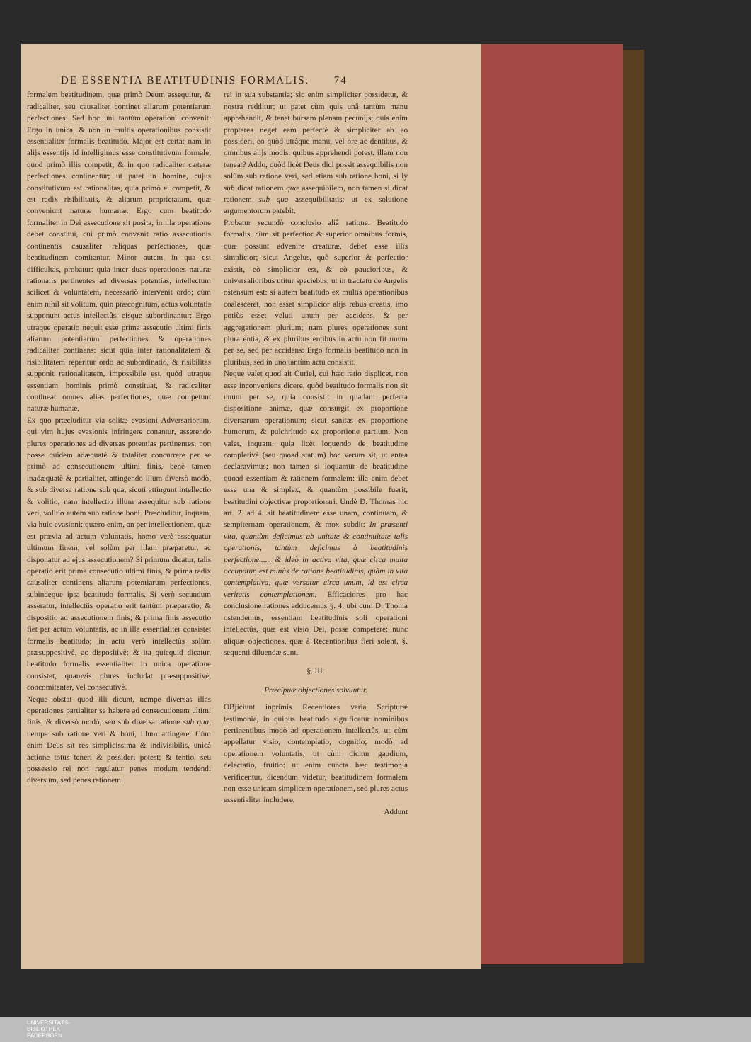DE ESSENTIA BEATITUDINIS FORMALIS. 74
formalem beatitudinem, quæ primò Deum assequitur, & radicaliter, seu causaliter continet aliarum potentiarum perfectiones: Sed hoc uni tantùm operationi convenit: Ergo in unica, & non in multis operationibus consistit essentialiter formalis beatitudo. Major est certa: nam in alijs essentijs id intelligimus esse constitutivum formale, quod primò illis competit, & in quo radicaliter cæteræ perfectiones continentur; ut patet in homine, cujus constitutivum est rationalitas, quia primò ei competit, & est radix risibilitatis, & aliarum proprietatum, quæ conveniunt naturæ humanæ: Ergo cum beatitudo formaliter in Dei assecutione sit posita, in illa operatione debet constitui, cui primò convenit ratio assecutionis continentis causaliter reliquas perfectiones, quæ beatitudinem comitantur. Minor autem, in qua est difficultas, probatur: quia inter duas operationes naturæ rationalis pertinentes ad diversas potentias, intellectum scilicet & voluntatem, necessariò intervenit ordo; cùm enim nihil sit volitum, quin præcognitum, actus voluntatis supponunt actus intellectûs, eisque subordinantur: Ergo utraque operatio nequit esse prima assecutio ultimi finis aliarum potentiarum perfectiones & operationes radicaliter continens: sicut quia inter rationalitatem & risibilitatem reperitur ordo ac subordinatio, & risibilitas supponit rationalitatem, impossibile est, quòd utraque essentiam hominis primò constituat, & radicaliter contineat omnes alias perfectiones, quæ competunt naturæ humanæ.
Ex quo præcluditur via solitæ evasioni Adversariorum, qui vim hujus evasionis infringere conantur, asserendo plures operationes ad diversas potentias pertinentes, non posse quidem adæquatè & totaliter concurrere per se primò ad consecutionem ultimi finis, benè tamen inadæquatè & partialiter, attingendo illum diversò modò, & sub diversa ratione sub qua, sicuti attingunt intellectio & volitio; nam intellectio illum assequitur sub ratione veri, volitio autem sub ratione boni. Præcluditur, inquam, via huic evasioni: quæro enim, an per intellectionem, quæ est prævia ad actum voluntatis, homo verè assequatur ultimum finem, vel solùm per illam præparetur, ac disponatur ad ejus assecutionem? Si primum dicatur, talis operatio erit prima consecutio ultimi finis, & prima radix causaliter continens aliarum potentiarum perfectiones, subindeque ipsa beatitudo formalis. Si verò secundum asseratur, intellectûs operatio erit tantùm præparatio, & dispositio ad assecutionem finis; & prima finis assecutio fiet per actum voluntatis, ac in illa essentialiter consistet formalis beatitudo; in actu verò intellectûs solùm præsuppositivè, ac dispositivè: & ita quicquid dicatur, beatitudo formalis essentialiter in unica operatione consistet, quamvis plures includat præsuppositivè, concomitanter, vel consecutivè.
Neque obstat quod illi dicunt, nempe diversas illas operationes partialiter se habere ad consecutionem ultimi finis, & diversò modò, seu sub diversa ratione sub qua, nempe sub ratione veri & boni, illum attingere. Cùm enim Deus sit res simplicissima & indivisibilis, unicâ actione totus teneri & possideri potest; & tentio, seu possessio rei non regulatur penes modum tendendi diversum, sed penes rationem
rei in sua substantia; sic enim simpliciter possidetur, & nostra redditur: ut patet cùm quis unâ tantùm manu apprehendit, & tenet bursam plenam pecunijs; quis enim propterea neget eam perfectè & simpliciter ab eo possideri, eo quòd utrâque manu, vel ore ac dentibus, & omnibus alijs modis, quibus apprehendi potest, illam non teneat? Addo, quòd licèt Deus dici possit assequibilis non solùm sub ratione veri, sed etiam sub ratione boni, si ly sub dicat rationem quæ assequibilem, non tamen si dicat rationem sub qua assequibilitatis: ut ex solutione argumentorum patebit.
Probatur secundò conclusio aliâ ratione: Beatitudo formalis, cùm sit perfectior & superior omnibus formis, quæ possunt advenire creaturæ, debet esse illis simplicior; sicut Angelus, quò superior & perfectior existit, eò simplicior est, & eò paucioribus, & universalioribus utitur speciebus, ut in tractatu de Angelis ostensum est: si autem beatitudo ex multis operationibus coalesceret, non esset simplicior alijs rebus creatis, imo potiùs esset veluti unum per accidens, & per aggregationem plurium; nam plures operationes sunt plura entia, & ex pluribus entibus in actu non fit unum per se, sed per accidens: Ergo formalis beatitudo non in pluribus, sed in uno tantùm actu consistit.
Neque valet quod ait Curiel, cui hæc ratio displicet, non esse inconveniens dicere, quòd beatitudo formalis non sit unum per se, quia consistit in quadam perfecta dispositione animæ, quæ consurgit ex proportione diversarum operationum; sicut sanitas ex proportione humorum, & pulchritudo ex proportione partium. Non valet, inquam, quia licèt loquendo de beatitudine completivè (seu quoad statum) hoc verum sit, ut antea declaravimus; non tamen si loquamur de beatitudine quoad essentiam & rationem formalem: illa enim debet esse una & simplex, & quantùm possibile fuerit, beatitudini objectivæ proportionari. Undè D. Thomas hic art. 2. ad 4. ait beatitudinem esse unam, continuam, & sempiternam operationem, & mox subdit: In præsenti vita, quantùm deficimus ab unitate & continuitate talis operationis, tantùm deficimus à beatitudinis perfectione...... & ideò in activa vita, quæ circa multa occupatur, est minùs de ratione beatitudinis, quàm in vita contemplativa, quæ versatur circa unum, id est circa veritatis contemplationem. Efficaciores pro hac conclusione rationes adducemus §. 4. ubi cum D. Thoma ostendemus, essentiam beatitudinis soli operationi intellectûs, quæ est visio Dei, posse competere: nunc aliquæ objectiones, quæ à Recentioribus fieri solent, §. sequenti diluendæ sunt.
§. III.
Præcipuæ objectiones solvuntur.
OBjiciunt inprimis Recentiores varia Scripturæ testimonia, in quibus beatitudo significatur nominibus pertinentibus modò ad operationem intellectûs, ut cùm appellatur visio, contemplatio, cognitio; modò ad operationem voluntatis, ut cùm dicitur gaudium, delectatio, fruitio: ut enim cuncta hæc testimonia verificentur, dicendum videtur, beatitudinem formalem non esse unicam simplicem operationem, sed plures actus essentialiter includere.
Addunt
UNIVERSITÄTS-
BIBLIOTHEK
PADERBORN